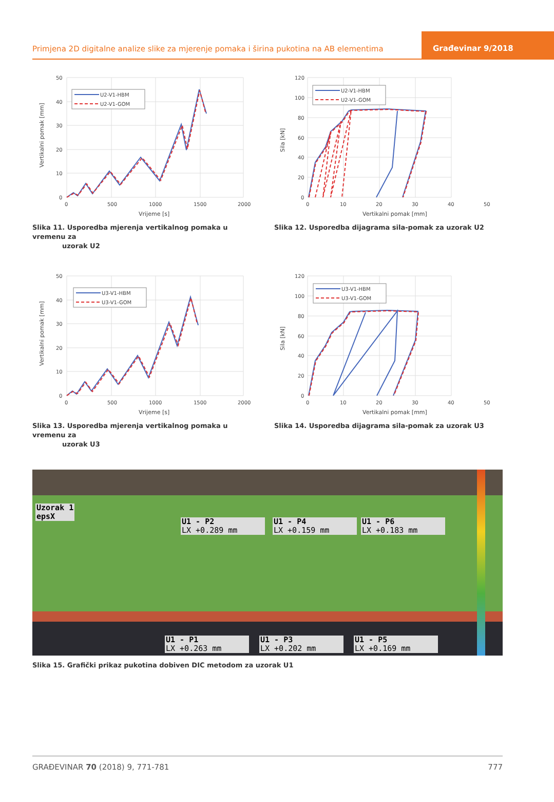Primjena 2D digitalne analize slike za mjerenje pomaka i širina pukotina na AB elementima
Građevinar 9/2018
U2-V1-HBM
U2-V1-GOM
50
40
30
20
10
0
0
500
1000
1500
2000
Vrijeme [s]
Vertikalni pomak [mm]
Slika 11. Usporedba mjerenja vertikalnog pomaka u vremenu za
uzorak U2
U2-V1-HBM
U2-V1-GOM
120
100
80
60
40
20
0
0
10
20
30
40
50
Vertikalni pomak [mm]
Sila [kN]
Slika 12. Usporedba dijagrama sila-pomak za uzorak U2
U3-V1-HBM
U3-V1-GOM
50
40
30
20
10
0
0
500
1000
1500
2000
Vrijeme [s]
Vertikalni pomak [mm]
Slika 13. Usporedba mjerenja vertikalnog pomaka u vremenu za
uzorak U3
U3-V1-HBM
U3-V1-GOM
120
100
80
60
40
20
0
0
10
20
30
40
50
Vertikalni pomak [mm]
Sila [kN]
Slika 14. Usporedba dijagrama sila-pomak za uzorak U3
Uzorak 1
epsX
U1 - P2
LX +0.289 mm
U1 - P4
LX +0.159 mm
U1 - P6
LX +0.183 mm
U1 - P1
LX +0.263 mm
U1 - P3
LX +0.202 mm
U1 - P5
LX +0.169 mm
Slika 15. Grafički prikaz pukotina dobiven DIC metodom za uzorak U1
GRAĐEVINAR 70 (2018) 9, 771-781 777